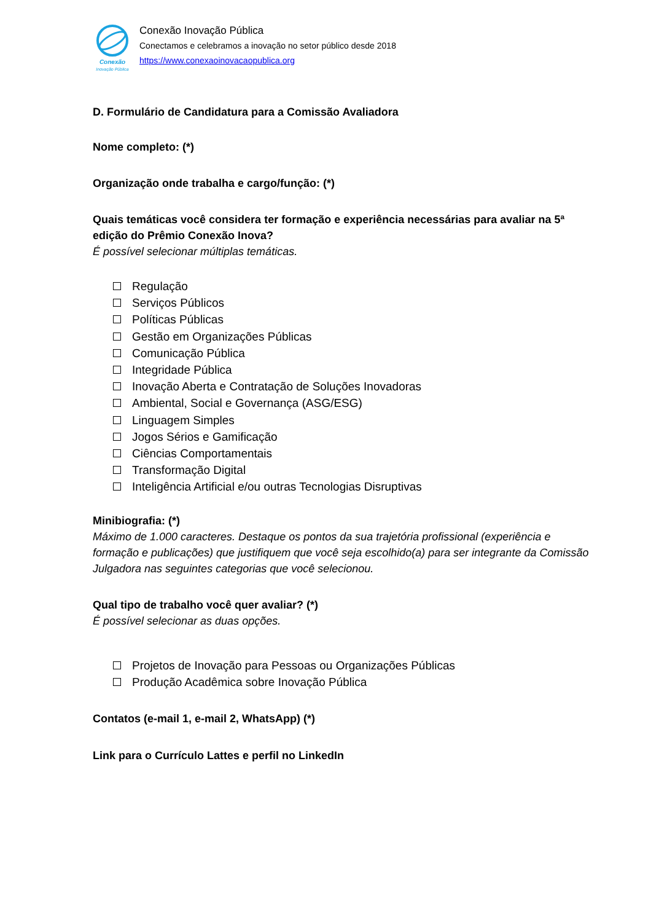Conexão
Inovação Pública
Conexão Inovação Pública
Conectamos e celebramos a inovação no setor público desde 2018
https://www.conexaoinovacaopublica.org
D. Formulário de Candidatura para a Comissão Avaliadora
Nome completo: (*)
Organização onde trabalha e cargo/função: (*)
Quais temáticas você considera ter formação e experiência necessárias para avaliar na 5ª edição do Prêmio Conexão Inova?
É possível selecionar múltiplas temáticas.
Regulação
Serviços Públicos
Políticas Públicas
Gestão em Organizações Públicas
Comunicação Pública
Integridade Pública
Inovação Aberta e Contratação de Soluções Inovadoras
Ambiental, Social e Governança (ASG/ESG)
Linguagem Simples
Jogos Sérios e Gamificação
Ciências Comportamentais
Transformação Digital
Inteligência Artificial e/ou outras Tecnologias Disruptivas
Minibiografia: (*)
Máximo de 1.000 caracteres. Destaque os pontos da sua trajetória profissional (experiência e formação e publicações) que justifiquem que você seja escolhido(a) para ser integrante da Comissão Julgadora nas seguintes categorias que você selecionou.
Qual tipo de trabalho você quer avaliar? (*)
É possível selecionar as duas opções.
Projetos de Inovação para Pessoas ou Organizações Públicas
Produção Acadêmica sobre Inovação Pública
Contatos (e-mail 1, e-mail 2, WhatsApp) (*)
Link para o Currículo Lattes e perfil no LinkedIn